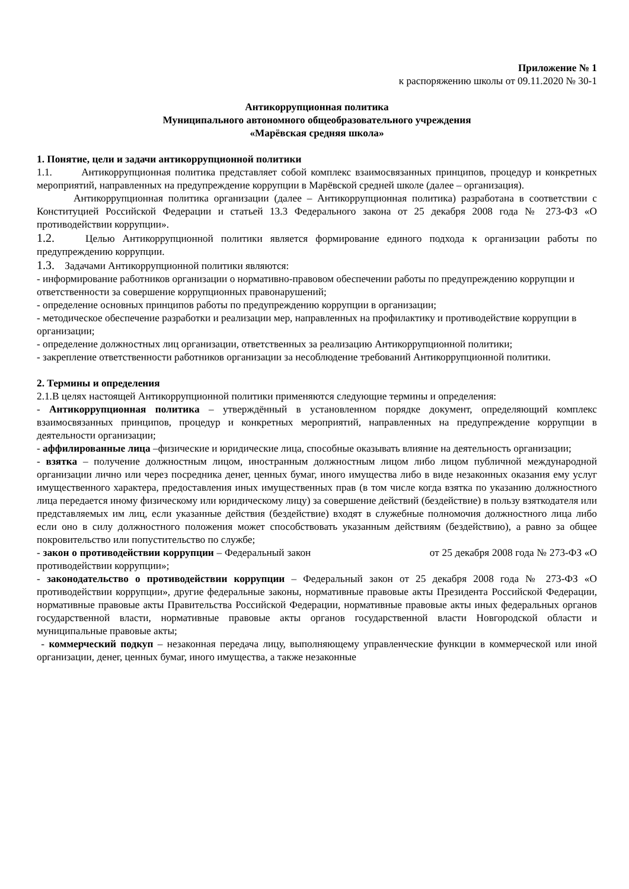Приложение № 1
к распоряжению школы от 09.11.2020 № 30-1
Антикоррупционная политика
Муниципального автономного общеобразовательного учреждения
«Марёвская средняя школа»
1. Понятие, цели и задачи антикоррупционной политики
1.1. Антикоррупционная политика представляет собой комплекс взаимосвязанных принципов, процедур и конкретных мероприятий, направленных на предупреждение коррупции в Марёвской средней школе (далее – организация).
Антикоррупционная политика организации (далее – Антикоррупционная политика) разработана в соответствии с Конституцией Российской Федерации и статьей 13.3 Федерального закона от 25 декабря 2008 года № 273-ФЗ «О противодействии коррупции».
1.2. Целью Антикоррупционной политики является формирование единого подхода к организации работы по предупреждению коррупции.
1.3. Задачами Антикоррупционной политики являются:
- информирование работников организации о нормативно-правовом обеспечении работы по предупреждению коррупции и ответственности за совершение коррупционных правонарушений;
- определение основных принципов работы по предупреждению коррупции в организации;
- методическое обеспечение разработки и реализации мер, направленных на профилактику и противодействие коррупции в организации;
- определение должностных лиц организации, ответственных за реализацию Антикоррупционной политики;
- закрепление ответственности работников организации за несоблюдение требований Антикоррупционной политики.
2. Термины и определения
2.1.В целях настоящей Антикоррупционной политики применяются следующие термины и определения:
- Антикоррупционная политика – утверждённый в установленном порядке документ, определяющий комплекс взаимосвязанных принципов, процедур и конкретных мероприятий, направленных на предупреждение коррупции в деятельности организации;
- аффилированные лица –физические и юридические лица, способные оказывать влияние на деятельность организации;
- взятка – получение должностным лицом, иностранным должностным лицом либо лицом публичной международной организации лично или через посредника денег, ценных бумаг, иного имущества либо в виде незаконных оказания ему услуг имущественного характера, предоставления иных имущественных прав (в том числе когда взятка по указанию должностного лица передается иному физическому или юридическому лицу) за совершение действий (бездействие) в пользу взяткодателя или представляемых им лиц, если указанные действия (бездействие) входят в служебные полномочия должностного лица либо если оно в силу должностного положения может способствовать указанным действиям (бездействию), а равно за общее покровительство или попустительство по службе;
- закон о противодействии коррупции – Федеральный закон от 25 декабря 2008 года № 273-ФЗ «О противодействии коррупции»;
- законодательство о противодействии коррупции – Федеральный закон от 25 декабря 2008 года № 273-ФЗ «О противодействии коррупции», другие федеральные законы, нормативные правовые акты Президента Российской Федерации, нормативные правовые акты Правительства Российской Федерации, нормативные правовые акты иных федеральных органов государственной власти, нормативные правовые акты органов государственной власти Новгородской области и муниципальные правовые акты;
- коммерческий подкуп – незаконная передача лицу, выполняющему управленческие функции в коммерческой или иной организации, денег, ценных бумаг, иного имущества, а также незаконные